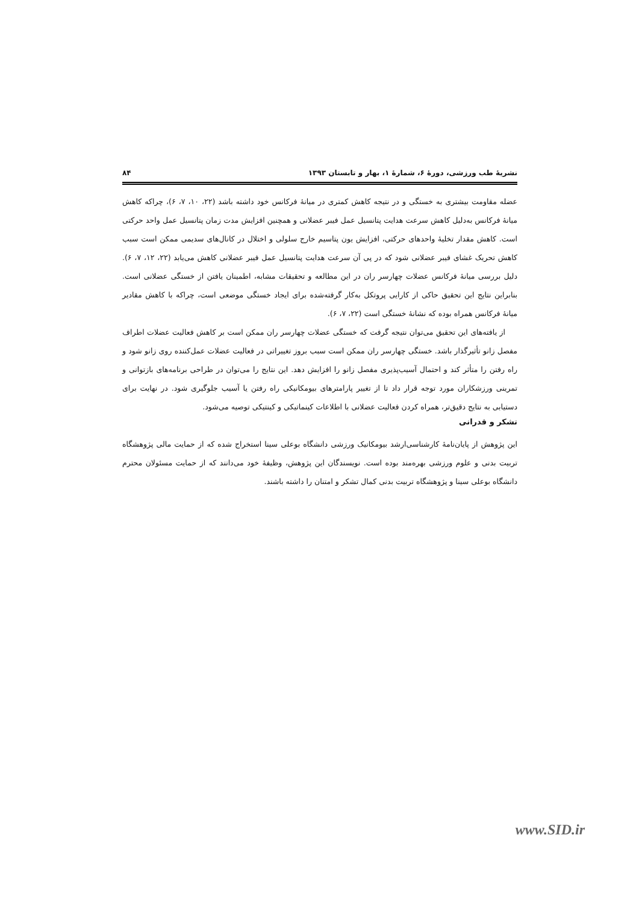نشریهٔ طب ورزشی، دورهٔ ۶، شمارهٔ ۱، بهار و تابستان ۱۳۹۳ ۸۴
عضله مقاومت بیشتری به خستگی و در نتیجه کاهش کمتری در میانهٔ فرکانس خود داشته باشد (۲۲، ۱۰، ۷، ۶)، چراکه کاهش میانهٔ فرکانس به‌دلیل کاهش سرعت هدایت پتانسیل عمل فیبر عضلانی و همچنین افزایش مدت زمان پتانسیل عمل واحد حرکتی است. کاهش مقدار تخلیهٔ واحدهای حرکتی، افزایش یون پتاسیم خارج سلولی و اختلال در کانال‌های سدیمی ممکن است سبب کاهش تحریک غشای فیبر عضلانی شود که در پی آن سرعت هدایت پتانسیل عمل فیبر عضلانی کاهش می‌یابد (۲۲، ۱۲، ۷، ۶). دلیل بررسی میانهٔ فرکانس عضلات چهارسر ران در این مطالعه و تحقیقات مشابه، اطمینان یافتن از خستگی عضلانی است. بنابراین نتایج این تحقیق حاکی از کارایی پروتکل به‌کار گرفته‌شده برای ایجاد خستگی موضعی است، چراکه با کاهش مقادیر میانهٔ فرکانس همراه بوده که نشانهٔ خستگی است (۲۲، ۷، ۶).
از یافته‌های این تحقیق می‌توان نتیجه گرفت که خستگی عضلات چهارسر ران ممکن است بر کاهش فعالیت عضلات اطراف مفصل زانو تأثیرگذار باشد. خستگی چهارسر ران ممکن است سبب بروز تغییراتی در فعالیت عضلات عمل‌کننده روی زانو شود و راه رفتن را متأثر کند و احتمال آسیب‌پذیری مفصل زانو را افزایش دهد. این نتایج را می‌توان در طراحی برنامه‌های بازتوانی و تمرینی ورزشکاران مورد توجه قرار داد تا از تغییر پارامترهای بیومکانیکی راه رفتن یا آسیب جلوگیری شود. در نهایت برای دستیابی به نتایج دقیق‌تر، همراه کردن فعالیت عضلانی با اطلاعات کینماتیکی و کینتیکی توصیه می‌شود.
تشکر و قدرانی
این پژوهش از پایان‌نامهٔ کارشناسی‌ارشد بیومکانیک ورزشی دانشگاه بوعلی سینا استخراج شده که از حمایت مالی پژوهشگاه تربیت بدنی و علوم ورزشی بهره‌مند بوده است. نویسندگان این پژوهش، وظیفهٔ خود می‌دانند که از حمایت مسئولان محترم دانشگاه بوعلی سینا و پژوهشگاه تربیت بدنی کمال تشکر و امتنان را داشته باشند.
www.SID.ir